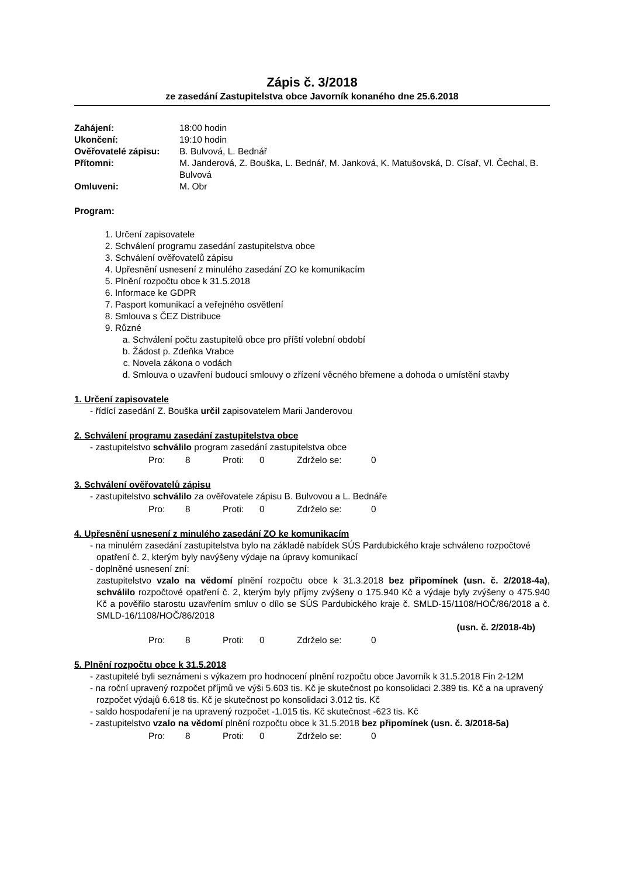Zápis č. 3/2018
ze zasedání Zastupitelstva obce Javorník konaného dne 25.6.2018
Zahájení:
18:00 hodin
Ukončení:
19:10 hodin
Ověřovatelé zápisu:
B. Bulvová, L. Bednář
Přítomni:
M. Janderová, Z. Bouška, L. Bednář, M. Janková, K. Matušovská, D. Císař, Vl. Čechal, B. Bulvová
Omluveni:
M. Obr
Program:
1. Určení zapisovatele
2. Schválení programu zasedání zastupitelstva obce
3. Schválení ověřovatelů zápisu
4. Upřesnění usnesení z minulého zasedání ZO ke komunikacím
5. Plnění rozpočtu obce k 31.5.2018
6. Informace ke GDPR
7. Pasport komunikací a veřejného osvětlení
8. Smlouva s ČEZ Distribuce
9. Různé
a. Schválení počtu zastupitelů obce pro příští volební období
b. Žádost p. Zdeňka Vrabce
c. Novela zákona o vodách
d. Smlouva o uzavření budoucí smlouvy o zřízení věcného břemene a dohoda o umístění stavby
1. Určení zapisovatele
- řídící zasedání Z. Bouška určil zapisovatelem Marii Janderovou
2. Schválení programu zasedání zastupitelstva obce
- zastupitelstvo schválilo program zasedání zastupitelstva obce
Pro: 8 Proti: 0 Zdrželo se: 0
3. Schválení ověřovatelů zápisu
- zastupitelstvo schválilo za ověřovatele zápisu B. Bulvovou a L. Bednáře
Pro: 8 Proti: 0 Zdrželo se: 0
4. Upřesnění usnesení z minulého zasedání ZO ke komunikacím
- na minulém zasedání zastupitelstva bylo na základě nabídek SÚS Pardubického kraje schváleno rozpočtové opatření č. 2, kterým byly navýšeny výdaje na úpravy komunikací
- doplněné usnesení zní:
zastupitelstvo vzalo na vědomí plnění rozpočtu obce k 31.3.2018 bez připomínek (usn. č. 2/2018-4a), schválilo rozpočtové opatření č. 2, kterým byly příjmy zvýšeny o 175.940 Kč a výdaje byly zvýšeny o 475.940 Kč a pověřilo starostu uzavřením smluv o dílo se SÚS Pardubického kraje č. SMLD-15/1108/HOČ/86/2018 a č. SMLD-16/1108/HOČ/86/2018
(usn. č. 2/2018-4b)
Pro: 8 Proti: 0 Zdrželo se: 0
5. Plnění rozpočtu obce k 31.5.2018
- zastupitelé byli seznámeni s výkazem pro hodnocení plnění rozpočtu obce Javorník k 31.5.2018 Fin 2-12M
- na roční upravený rozpočet příjmů ve výši 5.603 tis. Kč je skutečnost po konsolidaci 2.389 tis. Kč a na upravený rozpočet výdajů 6.618 tis. Kč je skutečnost po konsolidaci 3.012 tis. Kč
- saldo hospodaření je na upravený rozpočet -1.015 tis. Kč skutečnost -623 tis. Kč
- zastupitelstvo vzalo na vědomí plnění rozpočtu obce k 31.5.2018 bez připomínek (usn. č. 3/2018-5a)
Pro: 8 Proti: 0 Zdrželo se: 0